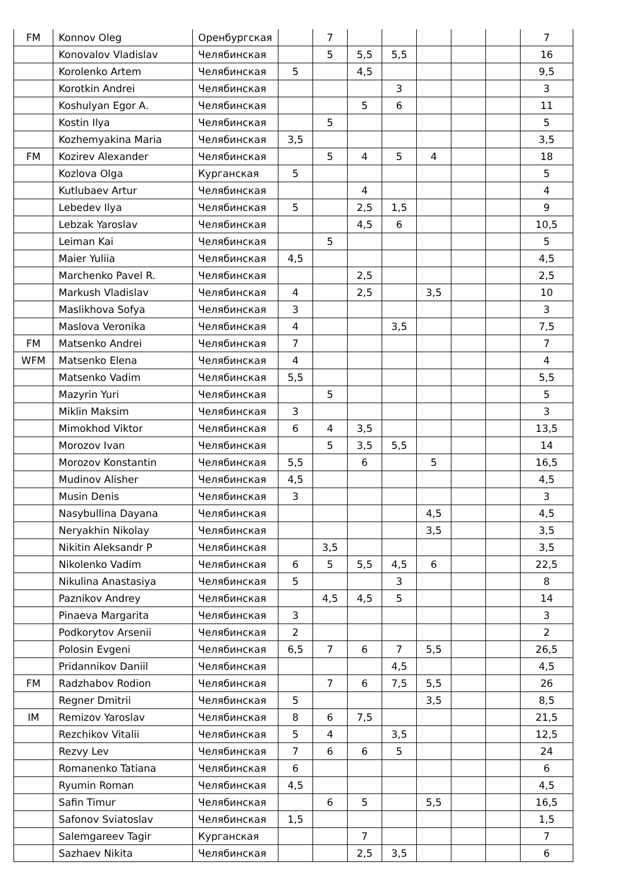| FM | Konnov Oleg | Оренбургская | | 7 | | | | | | 7 |
| | Konovalov Vladislav | Челябинская | | 5 | 5,5 | 5,5 | | | | 16 |
| | Korolenko Artem | Челябинская | 5 | | 4,5 | | | | | 9,5 |
| | Korotkin Andrei | Челябинская | | | | 3 | | | | 3 |
| | Koshulyan Egor A. | Челябинская | | | 5 | 6 | | | | 11 |
| | Kostin Ilya | Челябинская | | 5 | | | | | | 5 |
| | Kozhemyakina Maria | Челябинская | 3,5 | | | | | | | 3,5 |
| FM | Kozirev Alexander | Челябинская | | 5 | 4 | 5 | 4 | | | 18 |
| | Kozlova Olga | Курганская | 5 | | | | | | | 5 |
| | Kutlubaev Artur | Челябинская | | | 4 | | | | | 4 |
| | Lebedev Ilya | Челябинская | 5 | | 2,5 | 1,5 | | | | 9 |
| | Lebzak Yaroslav | Челябинская | | | 4,5 | 6 | | | | 10,5 |
| | Leiman Kai | Челябинская | | 5 | | | | | | 5 |
| | Maier Yuliia | Челябинская | 4,5 | | | | | | | 4,5 |
| | Marchenko Pavel R. | Челябинская | | | 2,5 | | | | | 2,5 |
| | Markush Vladislav | Челябинская | 4 | | 2,5 | | 3,5 | | | 10 |
| | Maslikhova Sofya | Челябинская | 3 | | | | | | | 3 |
| | Maslova Veronika | Челябинская | 4 | | | 3,5 | | | | 7,5 |
| FM | Matsenko Andrei | Челябинская | 7 | | | | | | | 7 |
| WFM | Matsenko Elena | Челябинская | 4 | | | | | | | 4 |
| | Matsenko Vadim | Челябинская | 5,5 | | | | | | | 5,5 |
| | Mazyrin Yuri | Челябинская | | 5 | | | | | | 5 |
| | Miklin Maksim | Челябинская | 3 | | | | | | | 3 |
| | Mimokhod Viktor | Челябинская | 6 | 4 | 3,5 | | | | | 13,5 |
| | Morozov Ivan | Челябинская | | 5 | 3,5 | 5,5 | | | | 14 |
| | Morozov Konstantin | Челябинская | 5,5 | | 6 | | 5 | | | 16,5 |
| | Mudinov Alisher | Челябинская | 4,5 | | | | | | | 4,5 |
| | Musin Denis | Челябинская | 3 | | | | | | | 3 |
| | Nasybullina Dayana | Челябинская | | | | | 4,5 | | | 4,5 |
| | Neryakhin Nikolay | Челябинская | | | | | 3,5 | | | 3,5 |
| | Nikitin Aleksandr P | Челябинская | | 3,5 | | | | | | 3,5 |
| | Nikolenko Vadim | Челябинская | 6 | 5 | 5,5 | 4,5 | 6 | | | 22,5 |
| | Nikulina Anastasiya | Челябинская | 5 | | | 3 | | | | 8 |
| | Paznikov Andrey | Челябинская | | 4,5 | 4,5 | 5 | | | | 14 |
| | Pinaeva Margarita | Челябинская | 3 | | | | | | | 3 |
| | Podkorytov Arsenii | Челябинская | 2 | | | | | | | 2 |
| | Polosin Evgeni | Челябинская | 6,5 | 7 | 6 | 7 | 5,5 | | | 26,5 |
| | Pridannikov Daniil | Челябинская | | | | 4,5 | | | | 4,5 |
| FM | Radzhabov Rodion | Челябинская | | 7 | 6 | 7,5 | 5,5 | | | 26 |
| | Regner Dmitrii | Челябинская | 5 | | | | 3,5 | | | 8,5 |
| IM | Remizov Yaroslav | Челябинская | 8 | 6 | 7,5 | | | | | 21,5 |
| | Rezchikov Vitalii | Челябинская | 5 | 4 | | 3,5 | | | | 12,5 |
| | Rezvy Lev | Челябинская | 7 | 6 | 6 | 5 | | | | 24 |
| | Romanenko Tatiana | Челябинская | 6 | | | | | | | 6 |
| | Ryumin Roman | Челябинская | 4,5 | | | | | | | 4,5 |
| | Safin Timur | Челябинская | | 6 | 5 | | 5,5 | | | 16,5 |
| | Safonov Sviatoslav | Челябинская | 1,5 | | | | | | | 1,5 |
| | Salemgareev Tagir | Курганская | | | 7 | | | | | 7 |
| | Sazhaev Nikita | Челябинская | | | 2,5 | 3,5 | | | | 6 |